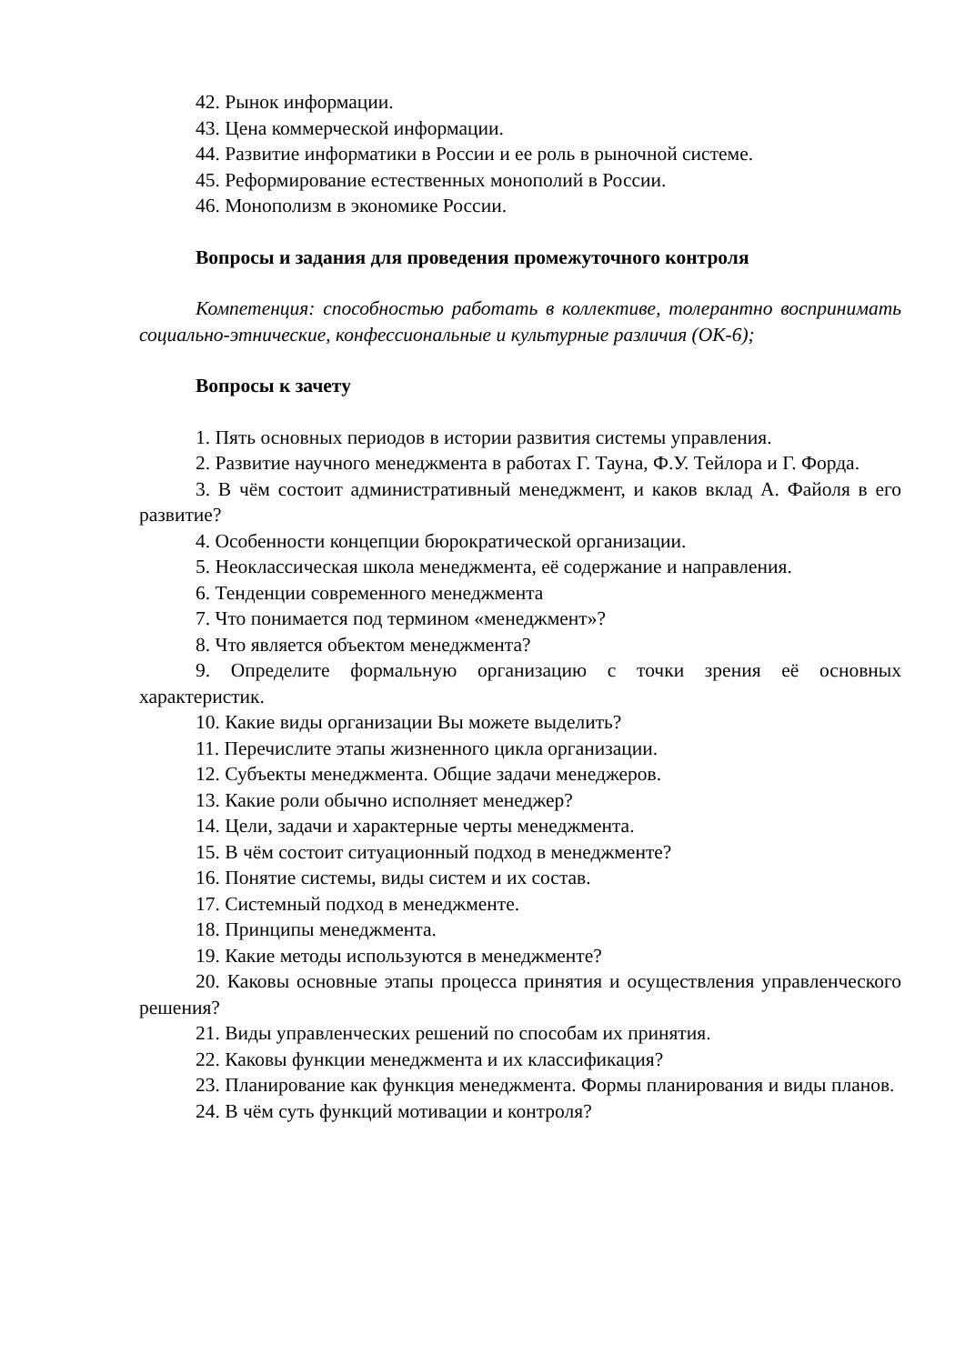42. Рынок информации.
43. Цена коммерческой информации.
44. Развитие информатики в России и ее роль в рыночной системе.
45. Реформирование естественных монополий в России.
46. Монополизм в экономике России.
Вопросы и задания для проведения промежуточного контроля
Компетенция: способностью работать в коллективе, толерантно воспринимать социально-этнические, конфессиональные и культурные различия (ОК-6);
Вопросы к зачету
1. Пять основных периодов в истории развития системы управления.
2. Развитие научного менеджмента в работах Г. Тауна, Ф.У. Тейлора и Г. Форда.
3. В чём состоит административный менеджмент, и каков вклад А. Файоля в его развитие?
4. Особенности концепции бюрократической организации.
5. Неоклассическая школа менеджмента, её содержание и направления.
6. Тенденции современного менеджмента
7. Что понимается под термином «менеджмент»?
8. Что является объектом менеджмента?
9. Определите формальную организацию с точки зрения её основных характеристик.
10. Какие виды организации Вы можете выделить?
11. Перечислите этапы жизненного цикла организации.
12. Субъекты менеджмента. Общие задачи менеджеров.
13. Какие роли обычно исполняет менеджер?
14. Цели, задачи и характерные черты менеджмента.
15. В чём состоит ситуационный подход в менеджменте?
16. Понятие системы, виды систем и их состав.
17. Системный подход в менеджменте.
18. Принципы менеджмента.
19. Какие методы используются в менеджменте?
20. Каковы основные этапы процесса принятия и осуществления управленческого решения?
21. Виды управленческих решений по способам их принятия.
22. Каковы функции менеджмента и их классификация?
23. Планирование как функция менеджмента. Формы планирования и виды планов.
24. В чём суть функций мотивации и контроля?